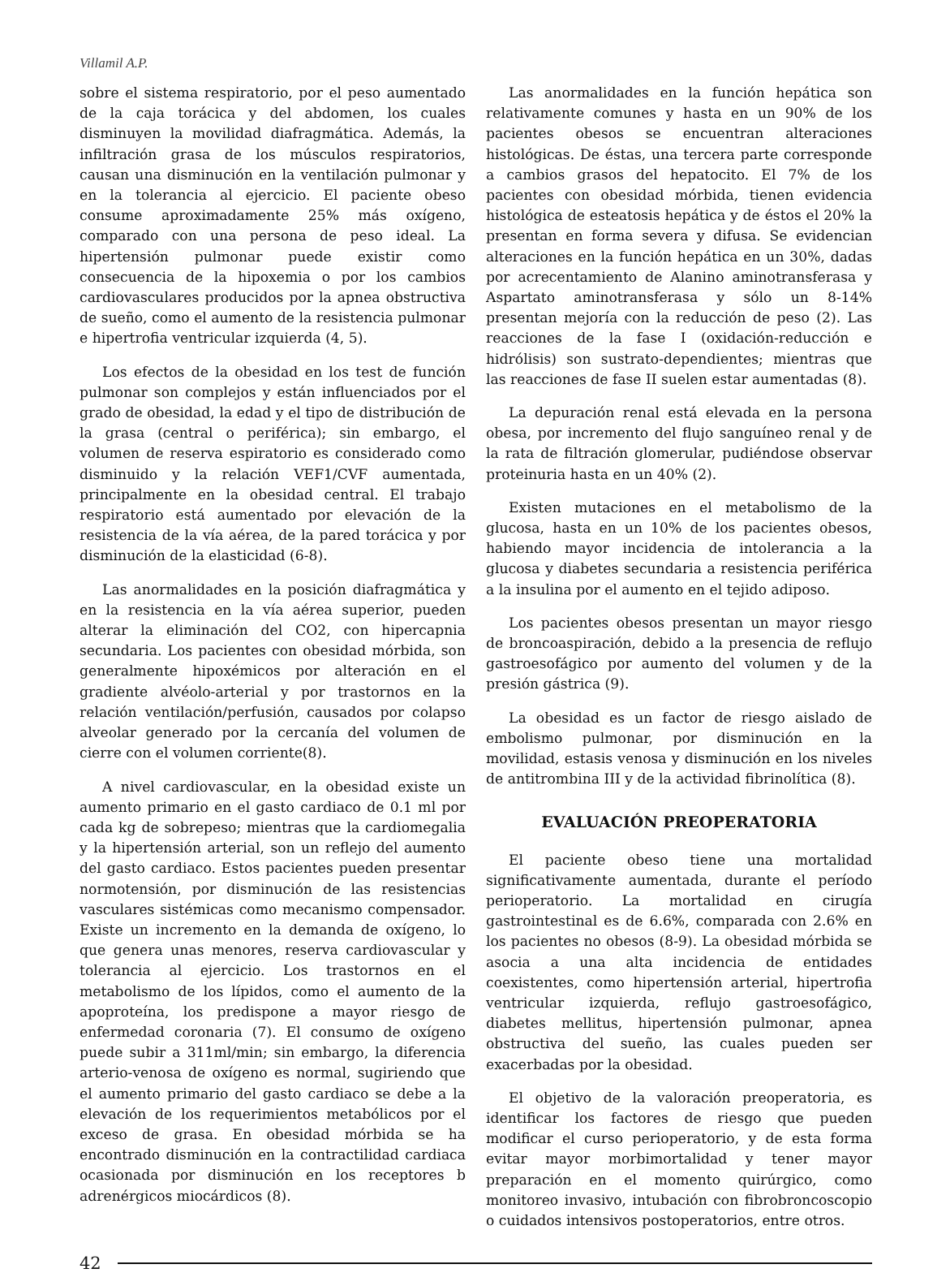Villamil A.P.
sobre el sistema respiratorio, por el peso aumentado de la caja torácica y del abdomen, los cuales disminuyen la movilidad diafragmática. Además, la infiltración grasa de los músculos respiratorios, causan una disminución en la ventilación pulmonar y en la tolerancia al ejercicio. El paciente obeso consume aproximadamente 25% más oxígeno, comparado con una persona de peso ideal. La hipertensión pulmonar puede existir como consecuencia de la hipoxemia o por los cambios cardiovasculares producidos por la apnea obstructiva de sueño, como el aumento de la resistencia pulmonar e hipertrofia ventricular izquierda (4, 5).
Los efectos de la obesidad en los test de función pulmonar son complejos y están influenciados por el grado de obesidad, la edad y el tipo de distribución de la grasa (central o periférica); sin embargo, el volumen de reserva espiratorio es considerado como disminuido y la relación VEF1/CVF aumentada, principalmente en la obesidad central. El trabajo respiratorio está aumentado por elevación de la resistencia de la vía aérea, de la pared torácica y por disminución de la elasticidad (6-8).
Las anormalidades en la posición diafragmática y en la resistencia en la vía aérea superior, pueden alterar la eliminación del CO2, con hipercapnia secundaria. Los pacientes con obesidad mórbida, son generalmente hipoxémicos por alteración en el gradiente alvéolo-arterial y por trastornos en la relación ventilación/perfusión, causados por colapso alveolar generado por la cercanía del volumen de cierre con el volumen corriente(8).
A nivel cardiovascular, en la obesidad existe un aumento primario en el gasto cardiaco de 0.1 ml por cada kg de sobrepeso; mientras que la cardiomegalia y la hipertensión arterial, son un reflejo del aumento del gasto cardiaco. Estos pacientes pueden presentar normotensión, por disminución de las resistencias vasculares sistémicas como mecanismo compensador. Existe un incremento en la demanda de oxígeno, lo que genera unas menores, reserva cardiovascular y tolerancia al ejercicio. Los trastornos en el metabolismo de los lípidos, como el aumento de la apoproteína, los predispone a mayor riesgo de enfermedad coronaria (7). El consumo de oxígeno puede subir a 311ml/min; sin embargo, la diferencia arterio-venosa de oxígeno es normal, sugiriendo que el aumento primario del gasto cardiaco se debe a la elevación de los requerimientos metabólicos por el exceso de grasa. En obesidad mórbida se ha encontrado disminución en la contractilidad cardiaca ocasionada por disminución en los receptores b adrenérgicos miocárdicos (8).
Las anormalidades en la función hepática son relativamente comunes y hasta en un 90% de los pacientes obesos se encuentran alteraciones histológicas. De éstas, una tercera parte corresponde a cambios grasos del hepatocito. El 7% de los pacientes con obesidad mórbida, tienen evidencia histológica de esteatosis hepática y de éstos el 20% la presentan en forma severa y difusa. Se evidencian alteraciones en la función hepática en un 30%, dadas por acrecentamiento de Alanino aminotransferasa y Aspartato aminotransferasa y sólo un 8-14% presentan mejoría con la reducción de peso (2). Las reacciones de la fase I (oxidación-reducción e hidrólisis) son sustrato-dependientes; mientras que las reacciones de fase II suelen estar aumentadas (8).
La depuración renal está elevada en la persona obesa, por incremento del flujo sanguíneo renal y de la rata de filtración glomerular, pudiéndose observar proteinuria hasta en un 40% (2).
Existen mutaciones en el metabolismo de la glucosa, hasta en un 10% de los pacientes obesos, habiendo mayor incidencia de intolerancia a la glucosa y diabetes secundaria a resistencia periférica a la insulina por el aumento en el tejido adiposo.
Los pacientes obesos presentan un mayor riesgo de broncoaspiración, debido a la presencia de reflujo gastroesofágico por aumento del volumen y de la presión gástrica (9).
La obesidad es un factor de riesgo aislado de embolismo pulmonar, por disminución en la movilidad, estasis venosa y disminución en los niveles de antitrombina III y de la actividad fibrinolítica (8).
EVALUACIÓN PREOPERATORIA
El paciente obeso tiene una mortalidad significativamente aumentada, durante el período perioperatorio. La mortalidad en cirugía gastrointestinal es de 6.6%, comparada con 2.6% en los pacientes no obesos (8-9). La obesidad mórbida se asocia a una alta incidencia de entidades coexistentes, como hipertensión arterial, hipertrofia ventricular izquierda, reflujo gastroesofágico, diabetes mellitus, hipertensión pulmonar, apnea obstructiva del sueño, las cuales pueden ser exacerbadas por la obesidad.
El objetivo de la valoración preoperatoria, es identificar los factores de riesgo que pueden modificar el curso perioperatorio, y de esta forma evitar mayor morbimortalidad y tener mayor preparación en el momento quirúrgico, como monitoreo invasivo, intubación con fibrobroncoscopio o cuidados intensivos postoperatorios, entre otros.
42